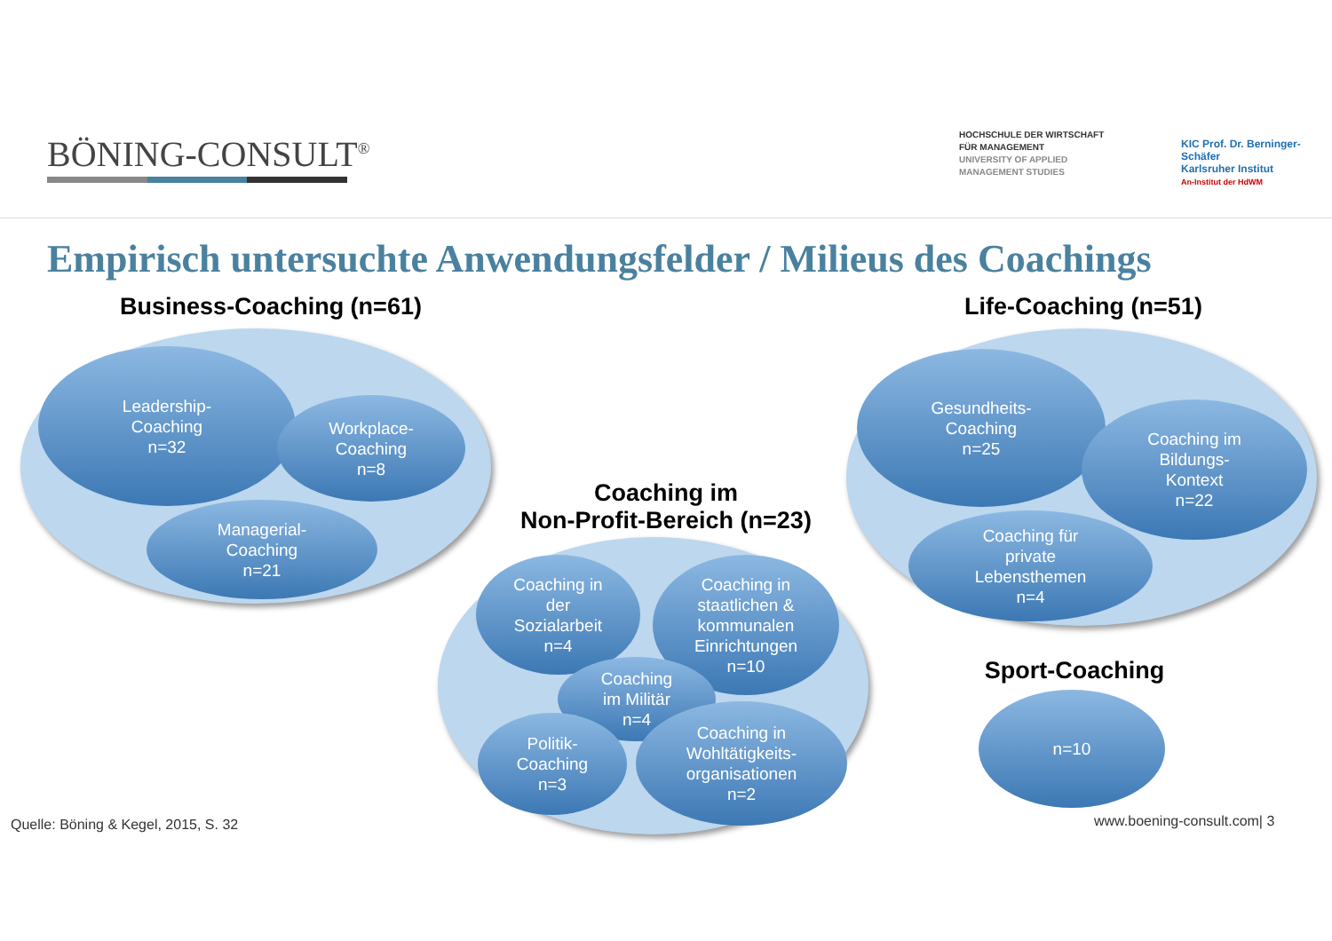BÖNING-CONSULT<sup>®</sup>
HOCHSCHULE DER WIRTSCHAFT
FÜR MANAGEMENT
UNIVERSITY OF APPLIED
MANAGEMENT STUDIES
KIC Prof. Dr. Berninger-Schäfer
Karlsruher Institut
An-Institut der HdWM
Empirisch untersuchte Anwendungsfelder / Milieus des Coachings
Business-Coaching (n=61)
Leadership-
Coaching
n=32
Workplace-
Coaching
n=8
Managerial-
Coaching
n=21
Life-Coaching (n=51)
Gesundheits-
Coaching
n=25
Coaching im
Bildungs-
Kontext
n=22
Coaching für
private
Lebensthemen
n=4
Coaching im
Non-Profit-Bereich (n=23)
Coaching in
der
Sozialarbeit
n=4
Coaching in
staatlichen &
kommunalen
Einrichtungen
n=10
Coaching
im Militär
n=4
Politik-
Coaching
n=3
Coaching in
Wohltätigkeits-
organisationen
n=2
Sport-Coaching
n=10
Quelle: Böning & Kegel, 2015, S. 32
www.boening-consult.com| 3